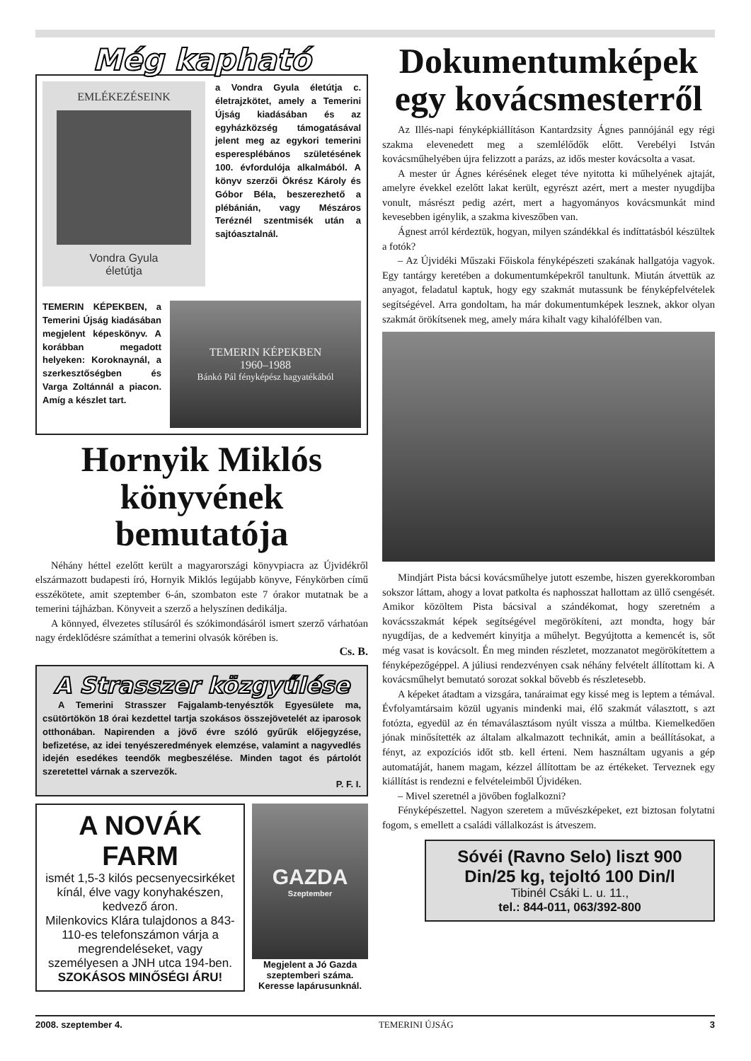Még kapható
EMLÉKEZÉSEINK
Vondra Gyula
életútja
a Vondra Gyula életútja c. életrajzkötet, amely a Temerini Újság kiadásában és az egyházközség támogatásával jelent meg az egykori temerini esperesplébános születésének 100. évfordulója alkalmából. A könyv szerzői Ökrész Károly és Góbor Béla, beszerezhető a plébánián, vagy Mészáros Teréznél szentmisék után a sajtóasztalnál.
TEMERIN KÉPEKBEN, a Temerini Újság kiadásában megjelent képeskönyv. A korábban megadott helyeken: Koroknaynál, a szerkesztőségben és Varga Zoltánnál a piacon. Amíg a készlet tart.
TEMERIN KÉPEKBEN
1960–1988
Bánkó Pál fényképész hagyatékából
Hornyik Miklós könyvének bemutatója
Néhány héttel ezelőtt került a magyarországi könyvpiacra az Újvidékről elszármazott budapesti író, Hornyik Miklós legújabb könyve, Fénykörben című esszékötete, amit szeptember 6-án, szombaton este 7 órakor mutatnak be a temerini tájházban. Könyveit a szerző a helyszínen dedikálja.
A könnyed, élvezetes stílusáról és szókimondásáról ismert szerző várhatóan nagy érdeklődésre számíthat a temerini olvasók körében is.
Cs. B.
A Strasszer közgyűlése
A Temerini Strasszer Fajgalamb-tenyésztők Egyesülete ma, csütörtökön 18 órai kezdettel tartja szokásos összejövetelét az iparosok otthonában. Napirenden a jövő évre szóló gyűrűk előjegyzése, befizetése, az idei tenyészeredmények elemzése, valamint a nagyvedlés idején esedékes teendők megbeszélése. Minden tagot és pártolót szeretettel várnak a szervezők.
P. F. I.
A NOVÁK FARM
ismét 1,5-3 kilós pecsenyecsirkéket kínál, élve vagy konyhakészen, kedvező áron.
Milenkovics Klára tulajdonos a 843-110-es telefonszámon várja a megrendeléseket, vagy személyesen a JNH utca 194-ben.
SZOKÁSOS MINŐSÉGI ÁRU!
GAZDA
Szeptember
Megjelent a Jó Gazda szeptemberi száma. Keresse lapárusunknál.
Dokumentumképek egy kovácsmesterről
Az Illés-napi fényképkiállításon Kantardzsity Ágnes pannójánál egy régi szakma elevenedett meg a szemlélődők előtt. Verebélyi István kovácsműhelyében újra felizzott a parázs, az idős mester kovácsolta a vasat.
A mester úr Ágnes kérésének eleget téve nyitotta ki műhelyének ajtaját, amelyre évekkel ezelőtt lakat került, egyrészt azért, mert a mester nyugdíjba vonult, másrészt pedig azért, mert a hagyományos kovácsmunkát mind kevesebben igénylik, a szakma kiveszőben van.
Ágnest arról kérdeztük, hogyan, milyen szándékkal és indíttatásból készültek a fotók?
– Az Újvidéki Műszaki Főiskola fényképészeti szakának hallgatója vagyok. Egy tantárgy keretében a dokumentumképekről tanultunk. Miután átvettük az anyagot, feladatul kaptuk, hogy egy szakmát mutassunk be fényképfelvételek segítségével. Arra gondoltam, ha már dokumentumképek lesznek, akkor olyan szakmát örökítsenek meg, amely mára kihalt vagy kihalófélben van.
Mindjárt Pista bácsi kovácsműhelye jutott eszembe, hiszen gyerekkoromban sokszor láttam, ahogy a lovat patkolta és naphosszat hallottam az üllő csengését. Amikor közöltem Pista bácsival a szándékomat, hogy szeretném a kovácsszakmát képek segítségével megörökíteni, azt mondta, hogy bár nyugdíjas, de a kedvemért kinyitja a műhelyt. Begyújtotta a kemencét is, sőt még vasat is kovácsolt. Én meg minden részletet, mozzanatot megörökítettem a fényképezőgéppel. A júliusi rendezvényen csak néhány felvételt állítottam ki. A kovácsműhelyt bemutató sorozat sokkal bővebb és részletesebb.
A képeket átadtam a vizsgára, tanáraimat egy kissé meg is leptem a témával. Évfolyamtársaim közül ugyanis mindenki mai, élő szakmát választott, s azt fotózta, egyedül az én témaválasztásom nyúlt vissza a múltba. Kiemelkedően jónak minősítették az általam alkalmazott technikát, amin a beállításokat, a fényt, az expozíciós időt stb. kell érteni. Nem használtam ugyanis a gép automatáját, hanem magam, kézzel állítottam be az értékeket. Terveznek egy kiállítást is rendezni e felvételeimből Újvidéken.
– Mivel szeretnél a jövőben foglalkozni?
Fényképészettel. Nagyon szeretem a művészképeket, ezt biztosan folytatni fogom, s emellett a családi vállalkozást is átveszem.
Sóvéi (Ravno Selo) liszt 900 Din/25 kg, tejoltó 100 Din/l
Tibinél Csáki L. u. 11.,
tel.: 844-011, 063/392-800
2008. szeptember 4. TEMERINI ÚJSÁG 3